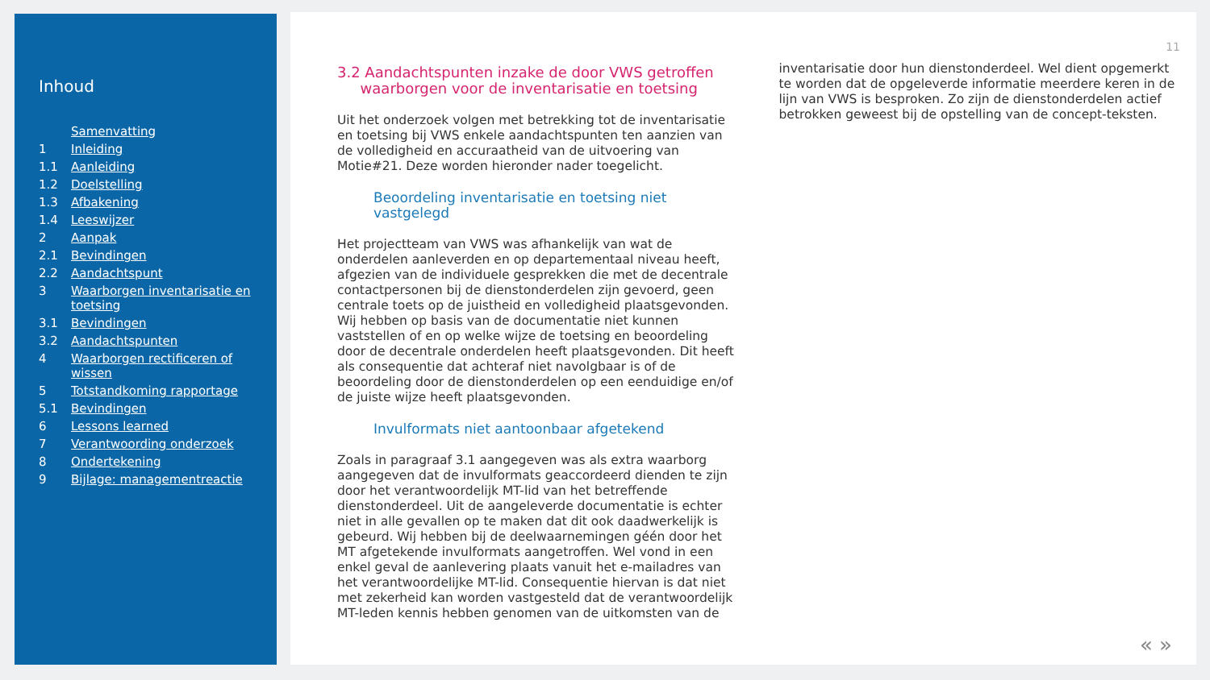Inhoud
Samenvatting
1 Inleiding
1.1 Aanleiding
1.2 Doelstelling
1.3 Afbakening
1.4 Leeswijzer
2 Aanpak
2.1 Bevindingen
2.2 Aandachtspunt
3 Waarborgen inventarisatie en
toetsing
3.1 Bevindingen
3.2 Aandachtspunten
4 Waarborgen rectificeren of
wissen
5 Totstandkoming rapportage
5.1 Bevindingen
6 Lessons learned
7 Verantwoording onderzoek
8 Ondertekening
9 Bijlage: managementreactie
11
3.2 Aandachtspunten inzake de door VWS getroffen
waarborgen voor de inventarisatie en toetsing
Uit het onderzoek volgen met betrekking tot de inventarisatie en toetsing bij VWS enkele aandachtspunten ten aanzien van de volledigheid en accuraatheid van de uitvoering van Motie#21. Deze worden hieronder nader toegelicht.
Beoordeling inventarisatie en toetsing niet vastgelegd
Het projectteam van VWS was afhankelijk van wat de onderdelen aanleverden en op departementaal niveau heeft, afgezien van de individuele gesprekken die met de decentrale contactpersonen bij de dienstonderdelen zijn gevoerd, geen centrale toets op de juistheid en volledigheid plaatsgevonden. Wij hebben op basis van de documentatie niet kunnen vaststellen of en op welke wijze de toetsing en beoordeling door de decentrale onderdelen heeft plaatsgevonden. Dit heeft als consequentie dat achteraf niet navolgbaar is of de beoordeling door de dienstonderdelen op een eenduidige en/of de juiste wijze heeft plaatsgevonden.
Invulformats niet aantoonbaar afgetekend
Zoals in paragraaf 3.1 aangegeven was als extra waarborg aangegeven dat de invulformats geaccordeerd dienden te zijn door het verantwoordelijk MT-lid van het betreffende dienstonderdeel. Uit de aangeleverde documentatie is echter niet in alle gevallen op te maken dat dit ook daadwerkelijk is gebeurd. Wij hebben bij de deelwaarnemingen géén door het MT afgetekende invulformats aangetroffen. Wel vond in een enkel geval de aanlevering plaats vanuit het e-mailadres van het verantwoordelijke MT-lid. Consequentie hiervan is dat niet met zekerheid kan worden vastgesteld dat de verantwoordelijk MT-leden kennis hebben genomen van de uitkomsten van de
inventarisatie door hun dienstonderdeel. Wel dient opgemerkt te worden dat de opgeleverde informatie meerdere keren in de lijn van VWS is besproken. Zo zijn de dienstonderdelen actief betrokken geweest bij de opstelling van de concept-teksten.
« »